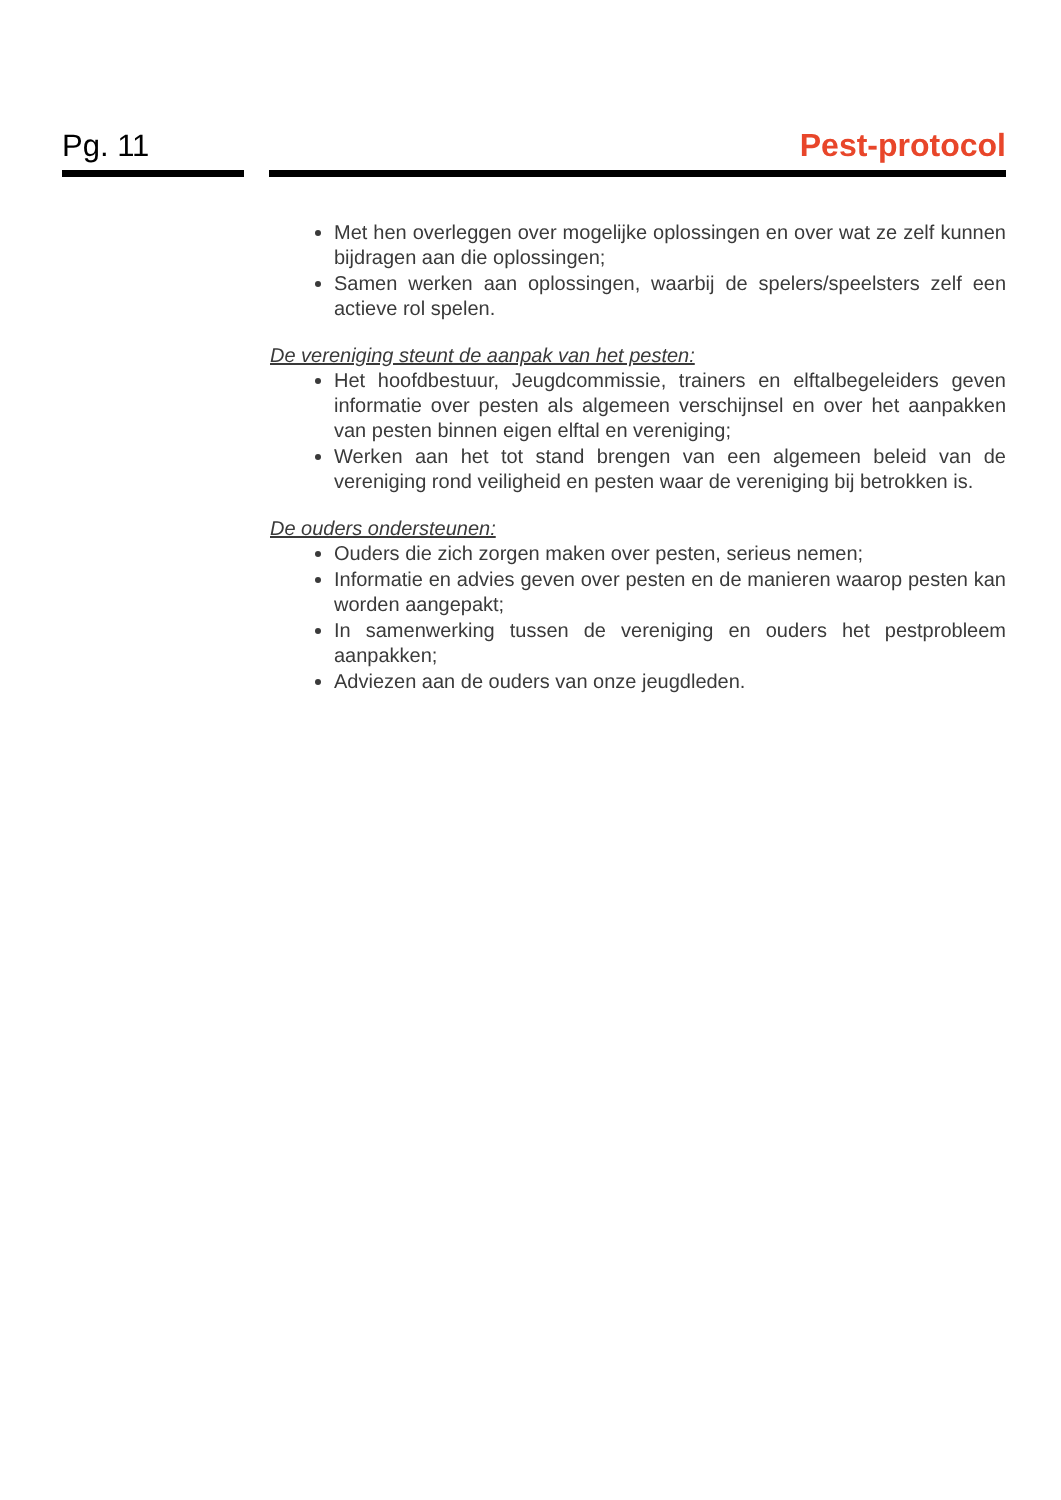Pg. 11
Pest-protocol
Met hen overleggen over mogelijke oplossingen en over wat ze zelf kunnen bijdragen aan die oplossingen;
Samen werken aan oplossingen, waarbij de spelers/speelsters zelf een actieve rol spelen.
De vereniging steunt de aanpak van het pesten:
Het hoofdbestuur, Jeugdcommissie, trainers en elftalbegeleiders geven informatie over pesten als algemeen verschijnsel en over het aanpakken van pesten binnen eigen elftal en vereniging;
Werken aan het tot stand brengen van een algemeen beleid van de vereniging rond veiligheid en pesten waar de vereniging bij betrokken is.
De ouders ondersteunen:
Ouders die zich zorgen maken over pesten, serieus nemen;
Informatie en advies geven over pesten en de manieren waarop pesten kan worden aangepakt;
In samenwerking tussen de vereniging en ouders het pestprobleem aanpakken;
Adviezen aan de ouders van onze jeugdleden.